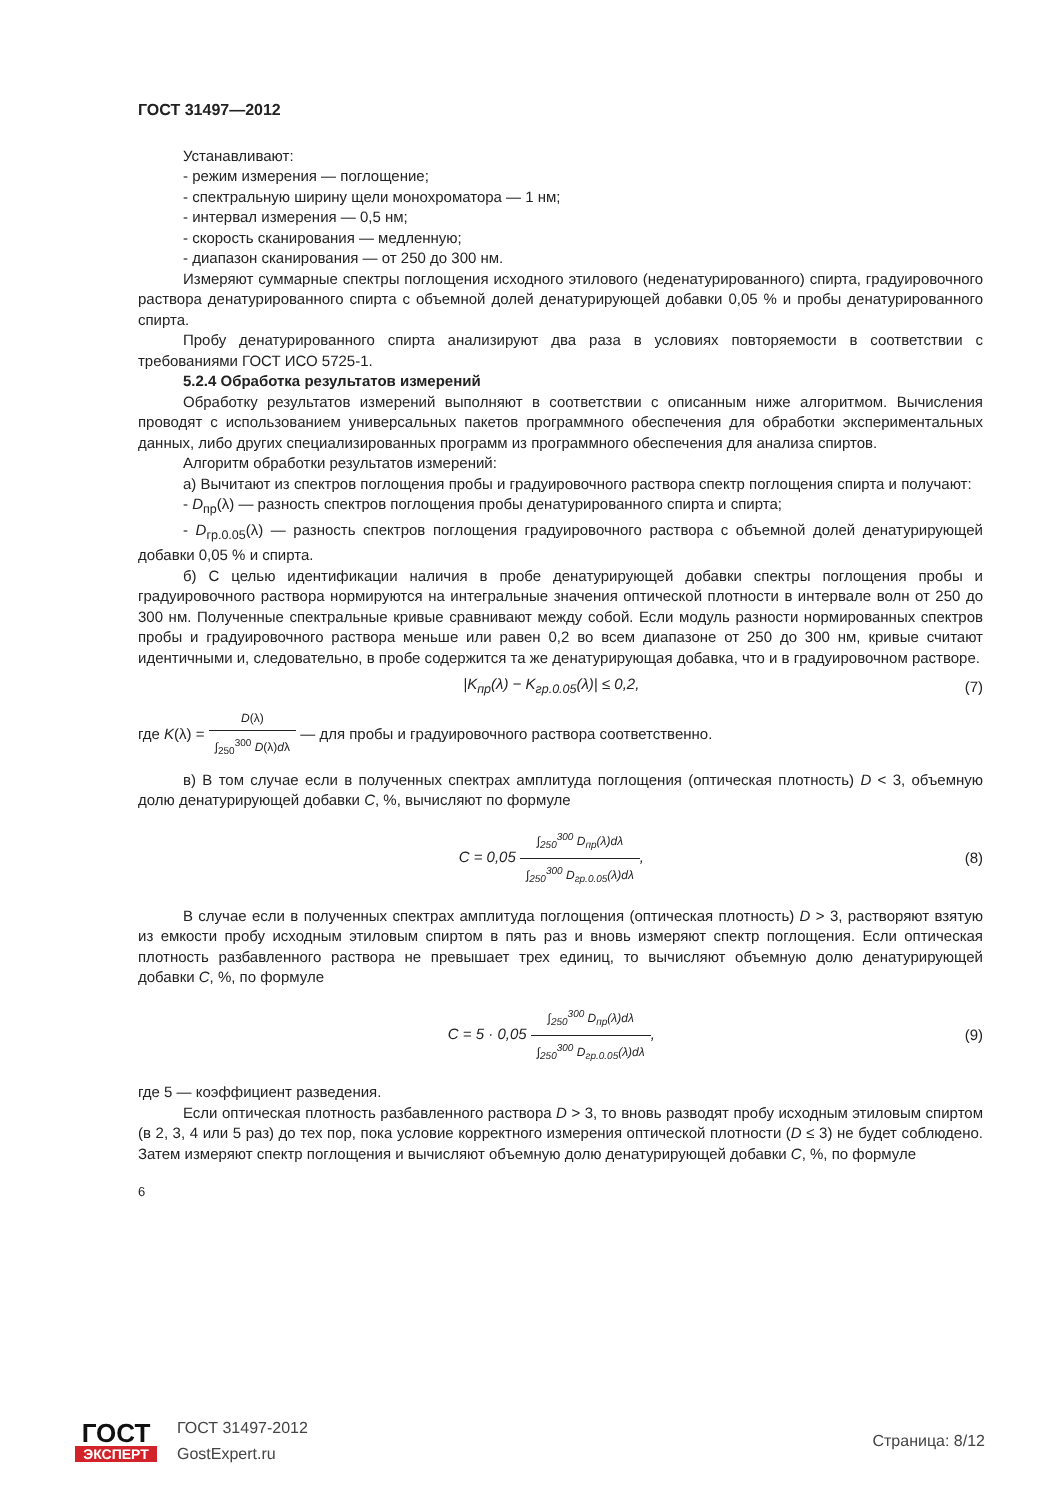ГОСТ 31497—2012
Устанавливают:
- режим измерения — поглощение;
- спектральную ширину щели монохроматора — 1 нм;
- интервал измерения — 0,5 нм;
- скорость сканирования — медленную;
- диапазон сканирования — от 250 до 300 нм.
Измеряют суммарные спектры поглощения исходного этилового (неденатурированного) спирта, градуировочного раствора денатурированного спирта с объемной долей денатурирующей добавки 0,05 % и пробы денатурированного спирта.
Пробу денатурированного спирта анализируют два раза в условиях повторяемости в соответствии с требованиями ГОСТ ИСО 5725-1.
5.2.4 Обработка результатов измерений
Обработку результатов измерений выполняют в соответствии с описанным ниже алгоритмом. Вычисления проводят с использованием универсальных пакетов программного обеспечения для обработки экспериментальных данных, либо других специализированных программ из программного обеспечения для анализа спиртов.
Алгоритм обработки результатов измерений:
а) Вычитают из спектров поглощения пробы и градуировочного раствора спектр поглощения спирта и получают:
- D<sub>пр</sub>(λ) — разность спектров поглощения пробы денатурированного спирта и спирта;
- D<sub>гр.0.05</sub>(λ) — разность спектров поглощения градуировочного раствора с объемной долей денатурирующей добавки 0,05 % и спирта.
б) С целью идентификации наличия в пробе денатурирующей добавки спектры поглощения пробы и градуировочного раствора нормируются на интегральные значения оптической плотности в интервале волн от 250 до 300 нм. Полученные спектральные кривые сравнивают между собой. Если модуль разности нормированных спектров пробы и градуировочного раствора меньше или равен 0,2 во всем диапазоне от 250 до 300 нм, кривые считают идентичными и, следовательно, в пробе содержится та же денатурирующая добавка, что и в градуировочном растворе.
|K<sub>пр</sub>(λ) − K<sub>гр.0.05</sub>(λ)| ≤ 0,2, (7)
где K(λ) = D(λ) ∫<sub>250</sub><sup>300</sup> D(λ)dλ — для пробы и градуировочного раствора соответственно.
в) В том случае если в полученных спектрах амплитуда поглощения (оптическая плотность) D < 3, объемную долю денатурирующей добавки C, %, вычисляют по формуле
C = 0,05 ∫<sub>250</sub><sup>300</sup> D<sub>пр</sub>(λ)dλ ∫<sub>250</sub><sup>300</sup> D<sub>гр.0.05</sub>(λ)dλ, (8)
В случае если в полученных спектрах амплитуда поглощения (оптическая плотность) D > 3, растворяют взятую из емкости пробу исходным этиловым спиртом в пять раз и вновь измеряют спектр поглощения. Если оптическая плотность разбавленного раствора не превышает трех единиц, то вычисляют объемную долю денатурирующей добавки C, %, по формуле
C = 5 · 0,05 ∫<sub>250</sub><sup>300</sup> D<sub>пр</sub>(λ)dλ ∫<sub>250</sub><sup>300</sup> D<sub>гр.0.05</sub>(λ)dλ, (9)
где 5 — коэффициент разведения.
Если оптическая плотность разбавленного раствора D > 3, то вновь разводят пробу исходным этиловым спиртом (в 2, 3, 4 или 5 раз) до тех пор, пока условие корректного измерения оптической плотности (D ≤ 3) не будет соблюдено. Затем измеряют спектр поглощения и вычисляют объемную долю денатурирующей добавки C, %, по формуле
6
ГОСТ
ЭКСПЕРТ
ГОСТ 31497-2012
GostExpert.ru
Страница: 8/12